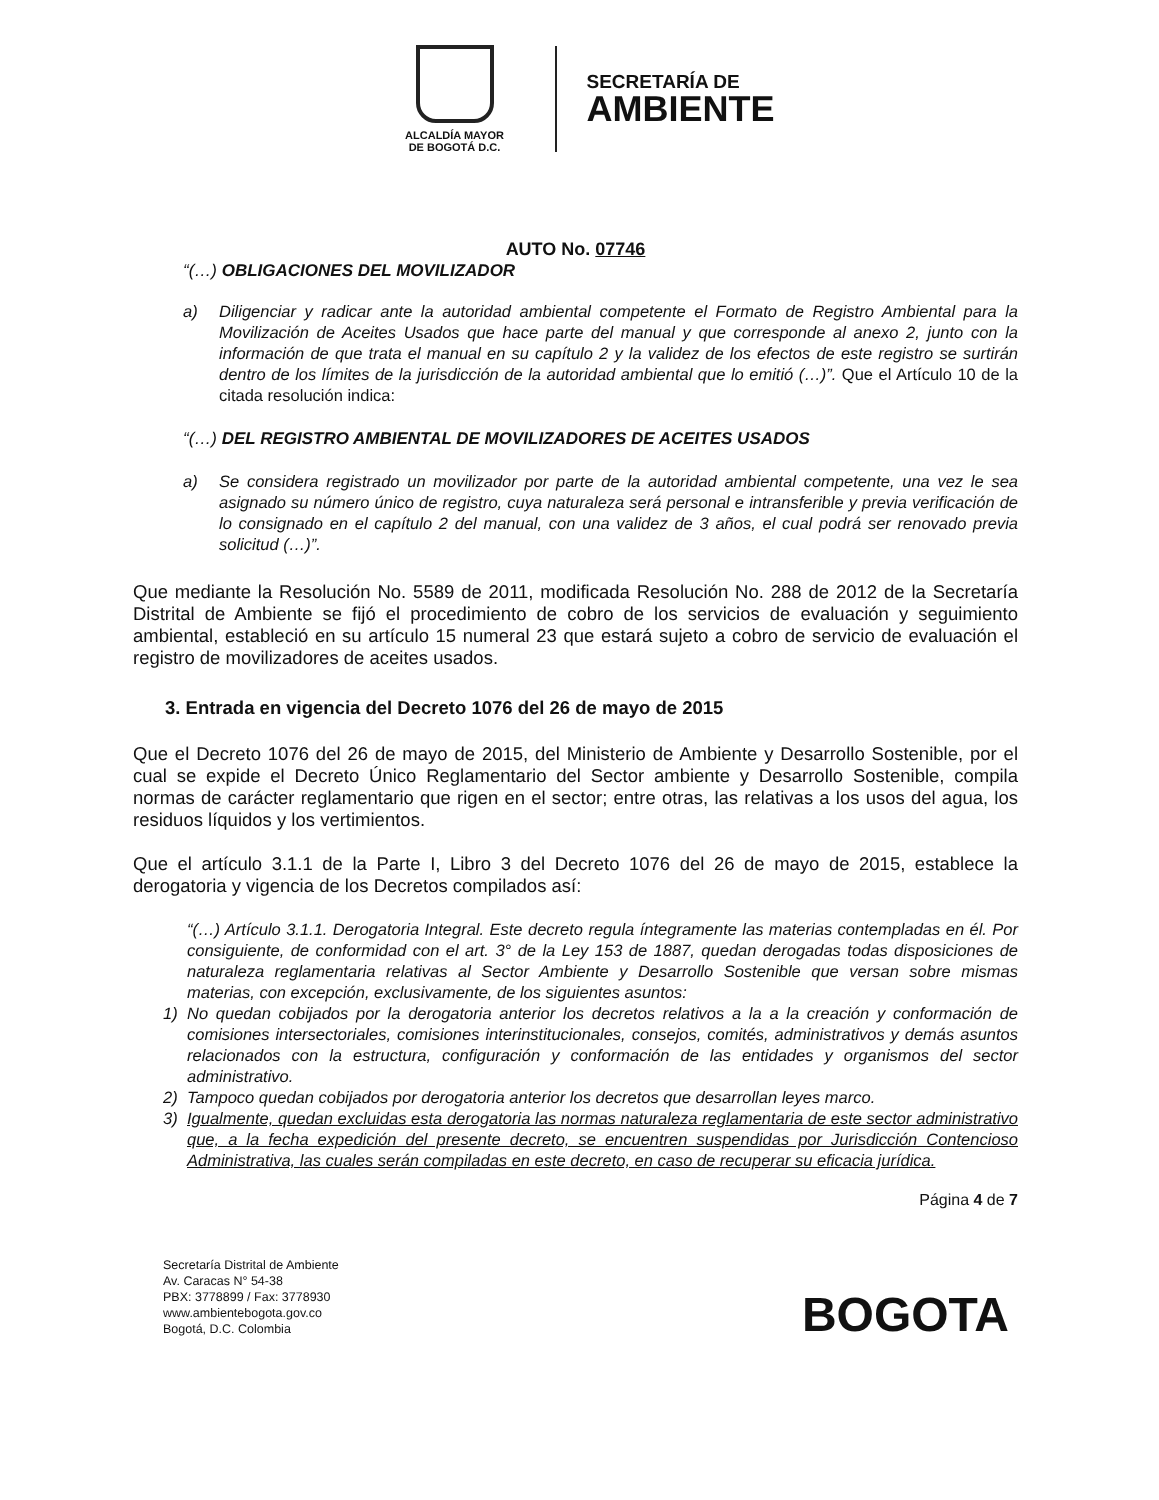ALCALDÍA MAYOR
DE BOGOTÁ D.C.
SECRETARÍA DE
AMBIENTE
AUTO No. 07746
“(…) OBLIGACIONES DEL MOVILIZADOR
a) Diligenciar y radicar ante la autoridad ambiental competente el Formato de Registro Ambiental para la Movilización de Aceites Usados que hace parte del manual y que corresponde al anexo 2, junto con la información de que trata el manual en su capítulo 2 y la validez de los efectos de este registro se surtirán dentro de los límites de la jurisdicción de la autoridad ambiental que lo emitió (…)”. Que el Artículo 10 de la citada resolución indica:
“(…) DEL REGISTRO AMBIENTAL DE MOVILIZADORES DE ACEITES USADOS
a) Se considera registrado un movilizador por parte de la autoridad ambiental competente, una vez le sea asignado su número único de registro, cuya naturaleza será personal e intransferible y previa verificación de lo consignado en el capítulo 2 del manual, con una validez de 3 años, el cual podrá ser renovado previa solicitud (…)”.
Que mediante la Resolución No. 5589 de 2011, modificada Resolución No. 288 de 2012 de la Secretaría Distrital de Ambiente se fijó el procedimiento de cobro de los servicios de evaluación y seguimiento ambiental, estableció en su artículo 15 numeral 23 que estará sujeto a cobro de servicio de evaluación el registro de movilizadores de aceites usados.
3. Entrada en vigencia del Decreto 1076 del 26 de mayo de 2015
Que el Decreto 1076 del 26 de mayo de 2015, del Ministerio de Ambiente y Desarrollo Sostenible, por el cual se expide el Decreto Único Reglamentario del Sector ambiente y Desarrollo Sostenible, compila normas de carácter reglamentario que rigen en el sector; entre otras, las relativas a los usos del agua, los residuos líquidos y los vertimientos.
Que el artículo 3.1.1 de la Parte I, Libro 3 del Decreto 1076 del 26 de mayo de 2015, establece la derogatoria y vigencia de los Decretos compilados así:
“(…) Artículo 3.1.1. Derogatoria Integral. Este decreto regula íntegramente las materias contempladas en él. Por consiguiente, de conformidad con el art. 3° de la Ley 153 de 1887, quedan derogadas todas disposiciones de naturaleza reglamentaria relativas al Sector Ambiente y Desarrollo Sostenible que versan sobre mismas materias, con excepción, exclusivamente, de los siguientes asuntos:
1) No quedan cobijados por la derogatoria anterior los decretos relativos a la a la creación y conformación de comisiones intersectoriales, comisiones interinstitucionales, consejos, comités, administrativos y demás asuntos relacionados con la estructura, configuración y conformación de las entidades y organismos del sector administrativo.
2) Tampoco quedan cobijados por derogatoria anterior los decretos que desarrollan leyes marco.
3) Igualmente, quedan excluidas esta derogatoria las normas naturaleza reglamentaria de este sector administrativo que, a la fecha expedición del presente decreto, se encuentren suspendidas por Jurisdicción Contencioso Administrativa, las cuales serán compiladas en este decreto, en caso de recuperar su eficacia jurídica.
Página 4 de 7
Secretaría Distrital de Ambiente
Av. Caracas N° 54-38
PBX: 3778899 / Fax: 3778930
www.ambientebogota.gov.co
Bogotá, D.C. Colombia
BOGOTA